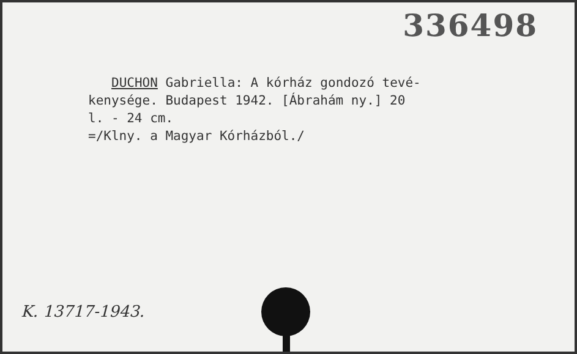336498
DUCHON Gabriella: A kórház gondozó tevé-
kenysége. Budapest 1942. [Ábrahám ny.] 20
l. - 24 cm.
=/Klny. a Magyar Kórházból./
K. 13717-1943.